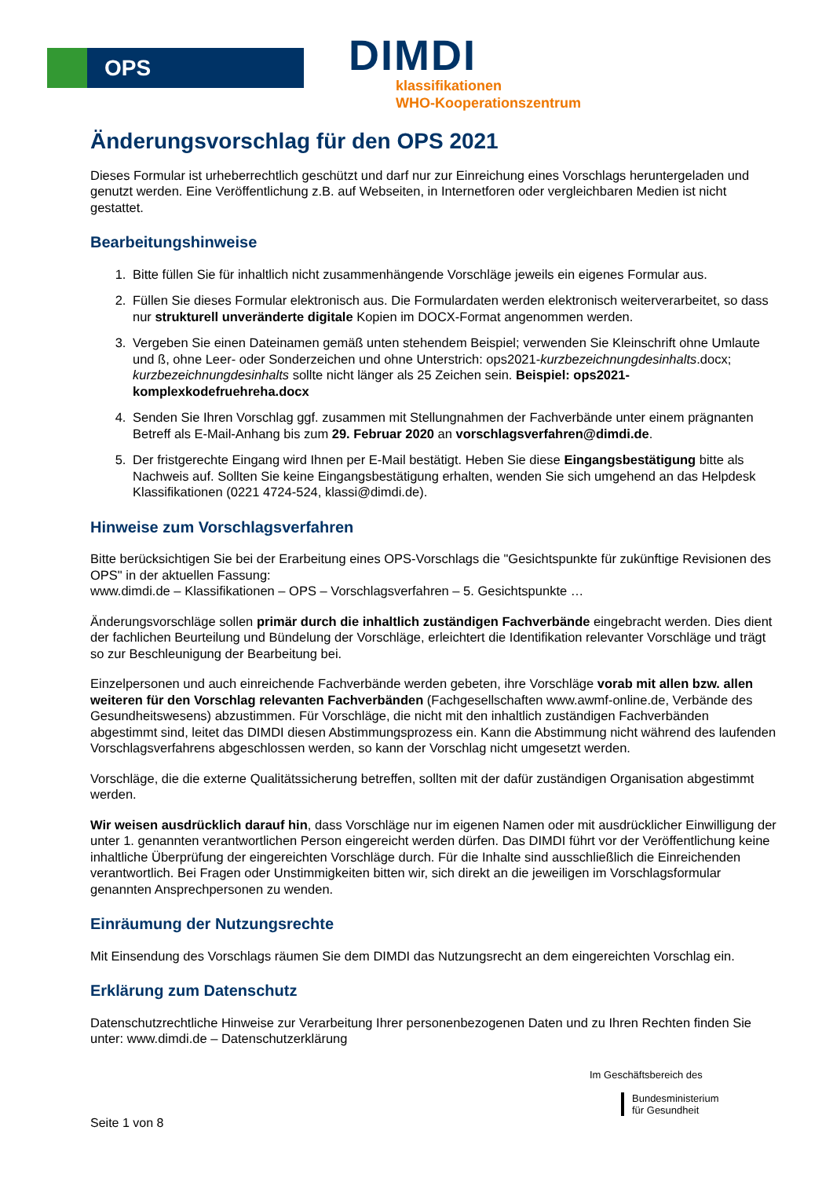OPS DIMDI
klassifikationen
WHO-Kooperationszentrum
Änderungsvorschlag für den OPS 2021
Dieses Formular ist urheberrechtlich geschützt und darf nur zur Einreichung eines Vorschlags heruntergeladen und genutzt werden. Eine Veröffentlichung z.B. auf Webseiten, in Internetforen oder vergleichbaren Medien ist nicht gestattet.
Bearbeitungshinweise
1. Bitte füllen Sie für inhaltlich nicht zusammenhängende Vorschläge jeweils ein eigenes Formular aus.
2. Füllen Sie dieses Formular elektronisch aus. Die Formulardaten werden elektronisch weiterverarbeitet, so dass nur strukturell unveränderte digitale Kopien im DOCX-Format angenommen werden.
3. Vergeben Sie einen Dateinamen gemäß unten stehendem Beispiel; verwenden Sie Kleinschrift ohne Umlaute und ß, ohne Leer- oder Sonderzeichen und ohne Unterstrich: ops2021-kurzbezeichnungdesinhalts.docx; kurzbezeichnungdesinhalts sollte nicht länger als 25 Zeichen sein. Beispiel: ops2021-komplexkodefruehreha.docx
4. Senden Sie Ihren Vorschlag ggf. zusammen mit Stellungnahmen der Fachverbände unter einem prägnanten Betreff als E-Mail-Anhang bis zum 29. Februar 2020 an vorschlagsverfahren@dimdi.de.
5. Der fristgerechte Eingang wird Ihnen per E-Mail bestätigt. Heben Sie diese Eingangsbestätigung bitte als Nachweis auf. Sollten Sie keine Eingangsbestätigung erhalten, wenden Sie sich umgehend an das Helpdesk Klassifikationen (0221 4724-524, klassi@dimdi.de).
Hinweise zum Vorschlagsverfahren
Bitte berücksichtigen Sie bei der Erarbeitung eines OPS-Vorschlags die "Gesichtspunkte für zukünftige Revisionen des OPS" in der aktuellen Fassung:
www.dimdi.de – Klassifikationen – OPS – Vorschlagsverfahren – 5. Gesichtspunkte …
Änderungsvorschläge sollen primär durch die inhaltlich zuständigen Fachverbände eingebracht werden. Dies dient der fachlichen Beurteilung und Bündelung der Vorschläge, erleichtert die Identifikation relevanter Vorschläge und trägt so zur Beschleunigung der Bearbeitung bei.
Einzelpersonen und auch einreichende Fachverbände werden gebeten, ihre Vorschläge vorab mit allen bzw. allen weiteren für den Vorschlag relevanten Fachverbänden (Fachgesellschaften www.awmf-online.de, Verbände des Gesundheitswesens) abzustimmen. Für Vorschläge, die nicht mit den inhaltlich zuständigen Fachverbänden abgestimmt sind, leitet das DIMDI diesen Abstimmungsprozess ein. Kann die Abstimmung nicht während des laufenden Vorschlagsverfahrens abgeschlossen werden, so kann der Vorschlag nicht umgesetzt werden.
Vorschläge, die die externe Qualitätssicherung betreffen, sollten mit der dafür zuständigen Organisation abgestimmt werden.
Wir weisen ausdrücklich darauf hin, dass Vorschläge nur im eigenen Namen oder mit ausdrücklicher Einwilligung der unter 1. genannten verantwortlichen Person eingereicht werden dürfen. Das DIMDI führt vor der Veröffentlichung keine inhaltliche Überprüfung der eingereichten Vorschläge durch. Für die Inhalte sind ausschließlich die Einreichenden verantwortlich. Bei Fragen oder Unstimmigkeiten bitten wir, sich direkt an die jeweiligen im Vorschlagsformular genannten Ansprechpersonen zu wenden.
Einräumung der Nutzungsrechte
Mit Einsendung des Vorschlags räumen Sie dem DIMDI das Nutzungsrecht an dem eingereichten Vorschlag ein.
Erklärung zum Datenschutz
Datenschutzrechtliche Hinweise zur Verarbeitung Ihrer personenbezogenen Daten und zu Ihren Rechten finden Sie unter: www.dimdi.de – Datenschutzerklärung
Seite 1 von 8
Im Geschäftsbereich des
Bundesministerium
für Gesundheit